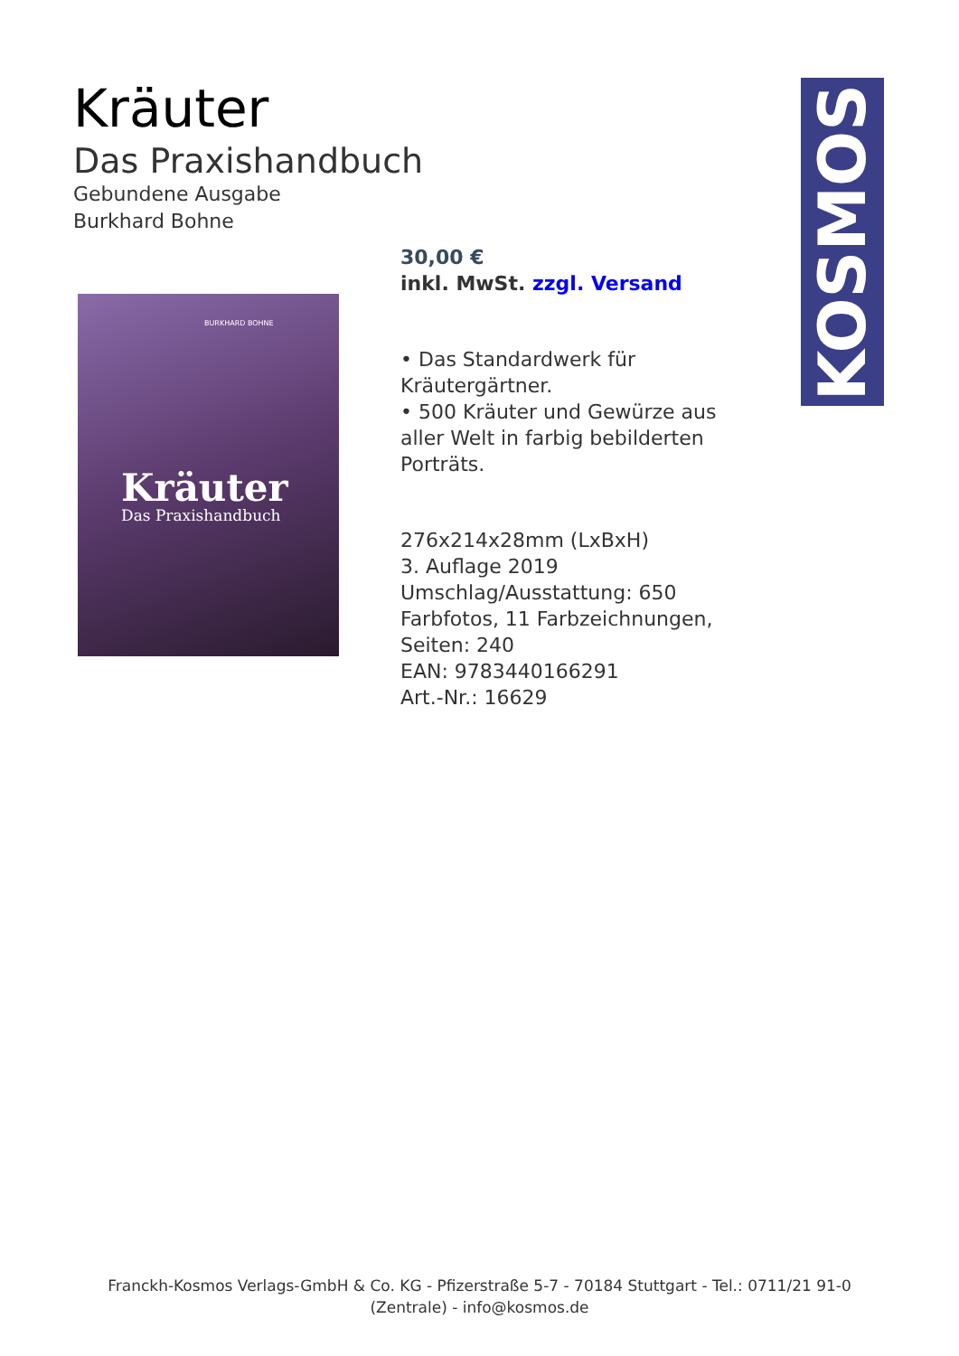KOSMOS
Kräuter
Das Praxishandbuch
Gebundene Ausgabe
Burkhard Bohne
BURKHARD BOHNE
Kräuter
Das Praxishandbuch
30,00 €
inkl. MwSt. zzgl. Versand
• Das Standardwerk für Kräutergärtner.
• 500 Kräuter und Gewürze aus aller Welt in farbig bebilderten Porträts.
276x214x28mm (LxBxH)
3. Auflage 2019
Umschlag/Ausstattung: 650 Farbfotos, 11 Farbzeichnungen,
Seiten: 240
EAN: 9783440166291
Art.-Nr.: 16629
Franckh-Kosmos Verlags-GmbH & Co. KG - Pfizerstraße 5-7 - 70184 Stuttgart - Tel.: 0711/21 91-0
(Zentrale) - info@kosmos.de